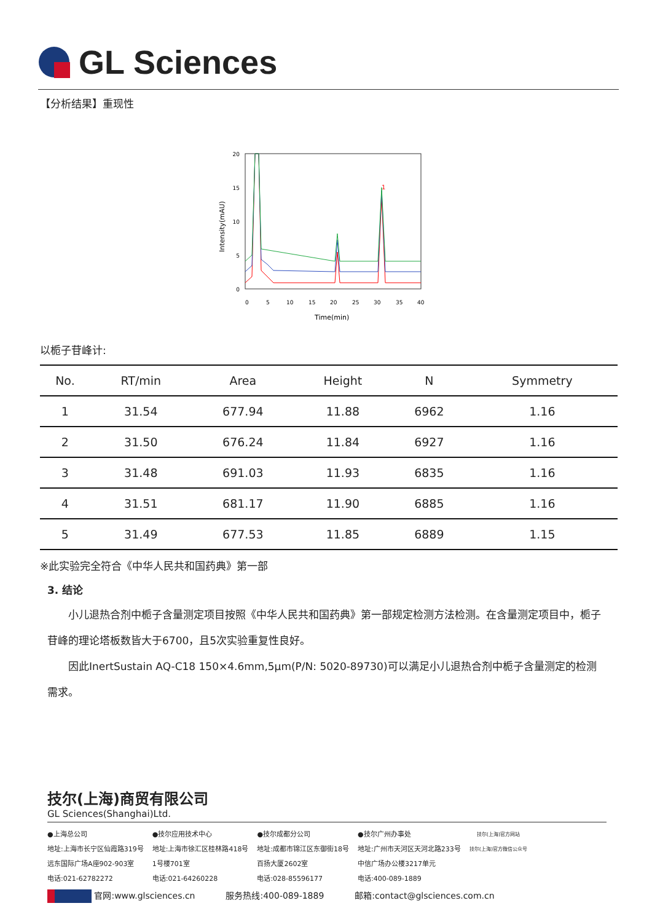GL Sciences
【分析结果】重现性
20
15
10
5
0
0
5
10
15
20
25
30
35
40
Time(min)
Intensity(mAU)
1
以栀子苷峰计:
| No. | RT/min | Area | Height | N | Symmetry |
| --- | --- | --- | --- | --- | --- |
| 1 | 31.54 | 677.94 | 11.88 | 6962 | 1.16 |
| 2 | 31.50 | 676.24 | 11.84 | 6927 | 1.16 |
| 3 | 31.48 | 691.03 | 11.93 | 6835 | 1.16 |
| 4 | 31.51 | 681.17 | 11.90 | 6885 | 1.16 |
| 5 | 31.49 | 677.53 | 11.85 | 6889 | 1.15 |
※此实验完全符合《中华人民共和国药典》第一部
3. 结论
小儿退热合剂中栀子含量测定项目按照《中华人民共和国药典》第一部规定检测方法检测。在含量测定项目中，栀子苷峰的理论塔板数皆大于6700，且5次实验重复性良好。
因此InertSustain AQ-C18 150×4.6mm,5μm(P/N: 5020-89730)可以满足小儿退热合剂中栀子含量测定的检测需求。
技尔(上海)商贸有限公司
GL Sciences(Shanghai)Ltd.
●上海总公司
地址:上海市长宁区仙霞路319号
远东国际广场A座902-903室
电话:021-62782272
●技尔应用技术中心
地址:上海市徐汇区桂林路418号
1号楼701室
电话:021-64260228
●技尔成都分公司
地址:成都市锦江区东御街18号
百扬大厦2602室
电话:028-85596177
●技尔广州办事处
地址:广州市天河区天河北路233号
中信广场办公楼3217单元
电话:400-089-1889
技尔(上海)官方网站
技尔(上海)官方微信公众号
官网:www.glsciences.cn 服务热线:400-089-1889 邮箱:contact@glsciences.com.cn